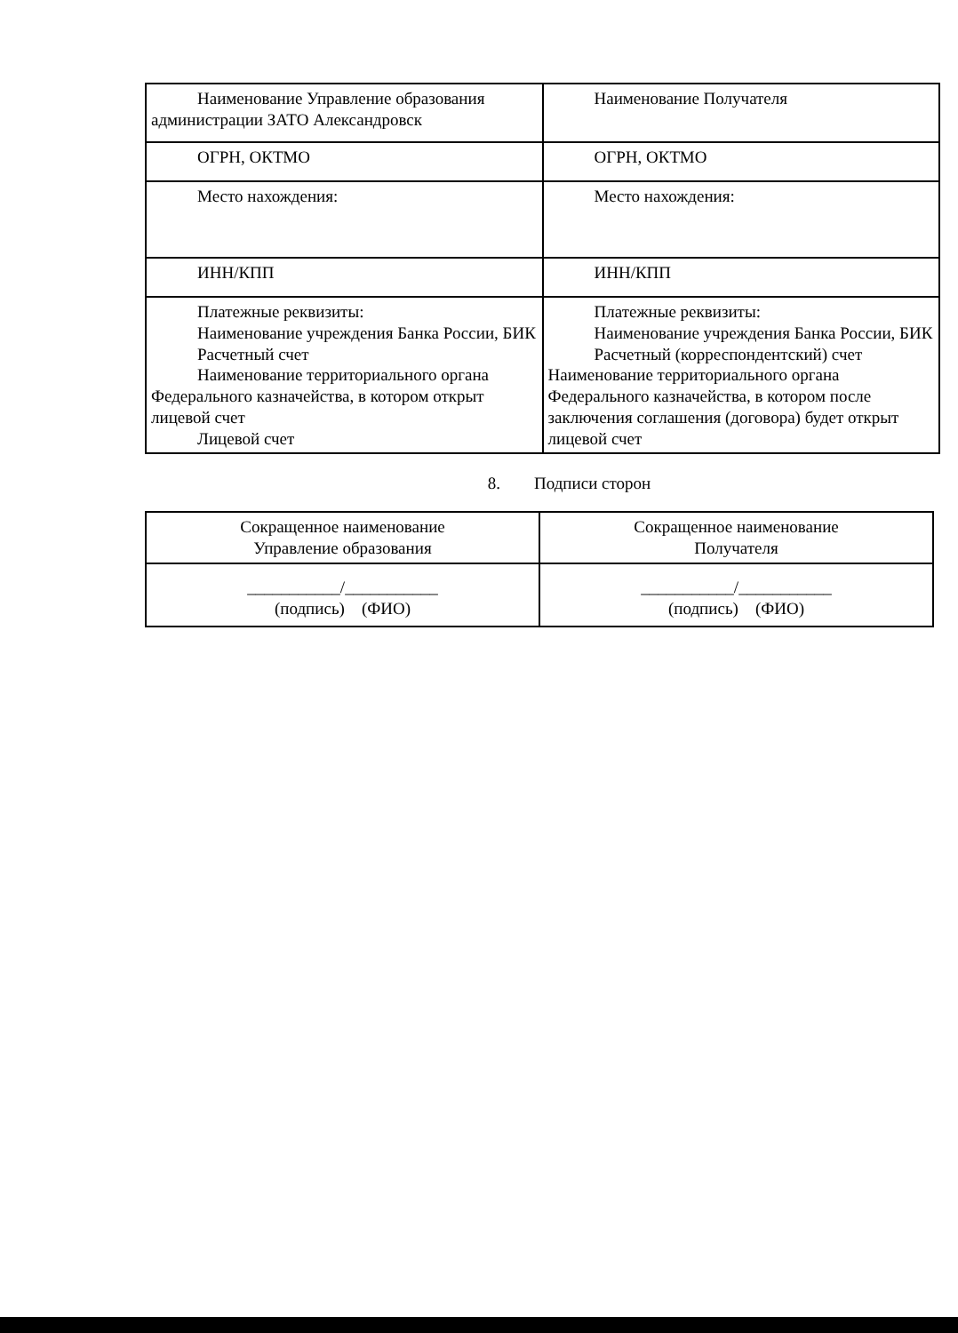| Наименование Управление образования администрации ЗАТО Александровск | Наименование Получателя |
| ОГРН, ОКТМО | ОГРН, ОКТМО |
| Место нахождения: | Место нахождения: |
| ИНН/КПП | ИНН/КПП |
| Платежные реквизиты: Наименование учреждения Банка России, БИК Расчетный счет Наименование территориального органа Федерального казначейства, в котором открыт лицевой счет Лицевой счет | Платежные реквизиты: Наименование учреждения Банка России, БИК Расчетный (корреспондентский) счет Наименование территориального органа Федерального казначейства, в котором после заключения соглашения (договора) будет открыт лицевой счет |
8. Подписи сторон
| Сокращенное наименование Управление образования | Сокращенное наименование Получателя |
| ___________/___________ (подпись) (ФИО) | ___________/___________ (подпись) (ФИО) |